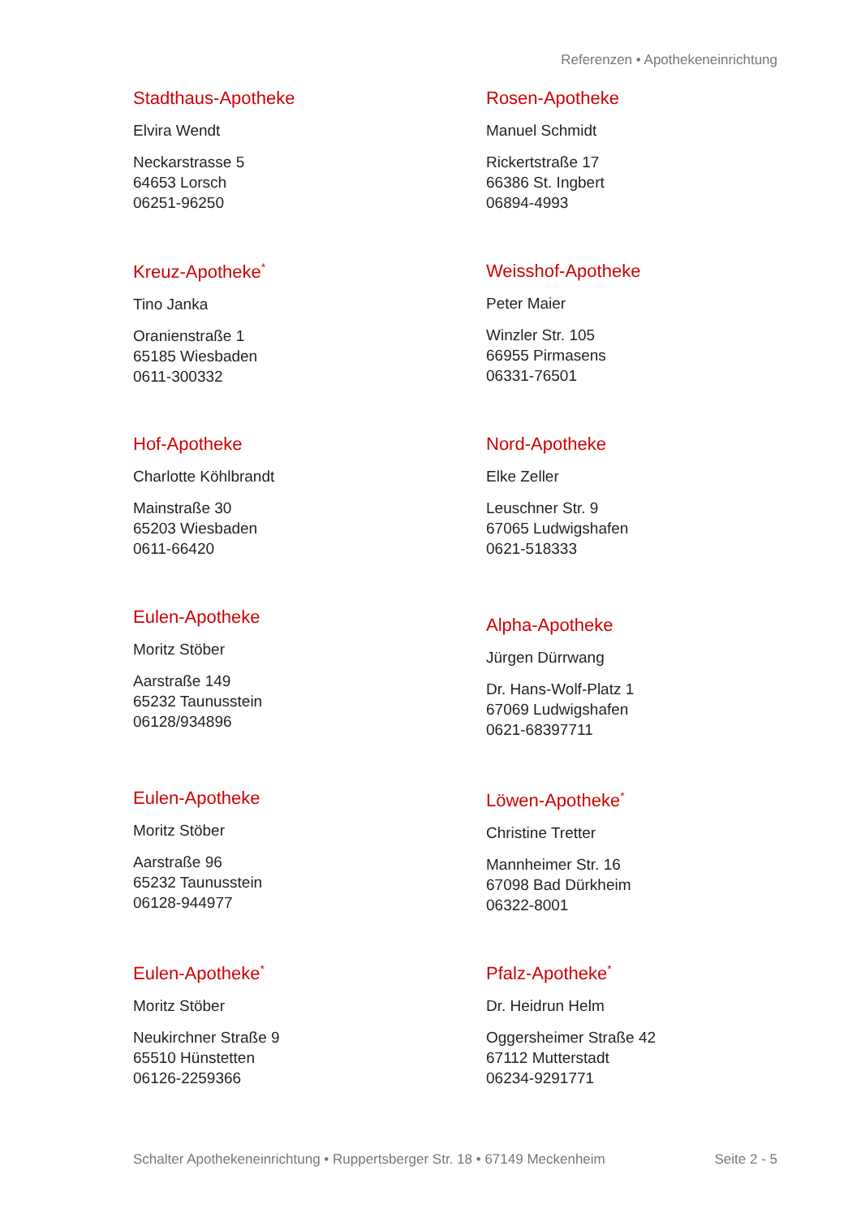Referenzen • Apothekeneinrichtung
Stadthaus-Apotheke
Elvira Wendt
Neckarstrasse 5
64653 Lorsch
06251-96250
Rosen-Apotheke
Manuel Schmidt
Rickertstraße 17
66386 St. Ingbert
06894-4993
Kreuz-Apotheke<sup>*</sup>
Tino Janka
Oranienstraße 1
65185 Wiesbaden
0611-300332
Weisshof-Apotheke
Peter Maier
Winzler Str. 105
66955 Pirmasens
06331-76501
Hof-Apotheke
Charlotte Köhlbrandt
Mainstraße 30
65203 Wiesbaden
0611-66420
Nord-Apotheke
Elke Zeller
Leuschner Str. 9
67065 Ludwigshafen
0621-518333
Eulen-Apotheke
Moritz Stöber
Aarstraße 149
65232 Taunusstein
06128/934896
Alpha-Apotheke
Jürgen Dürrwang
Dr. Hans-Wolf-Platz 1
67069 Ludwigshafen
0621-68397711
Eulen-Apotheke
Moritz Stöber
Aarstraße 96
65232 Taunusstein
06128-944977
Löwen-Apotheke<sup>*</sup>
Christine Tretter
Mannheimer Str. 16
67098 Bad Dürkheim
06322-8001
Eulen-Apotheke<sup>*</sup>
Moritz Stöber
Neukirchner Straße 9
65510 Hünstetten
06126-2259366
Pfalz-Apotheke<sup>*</sup>
Dr. Heidrun Helm
Oggersheimer Straße 42
67112 Mutterstadt
06234-9291771
Schalter Apothekeneinrichtung • Ruppertsberger Str. 18 • 67149 Meckenheim Seite 2 - 5